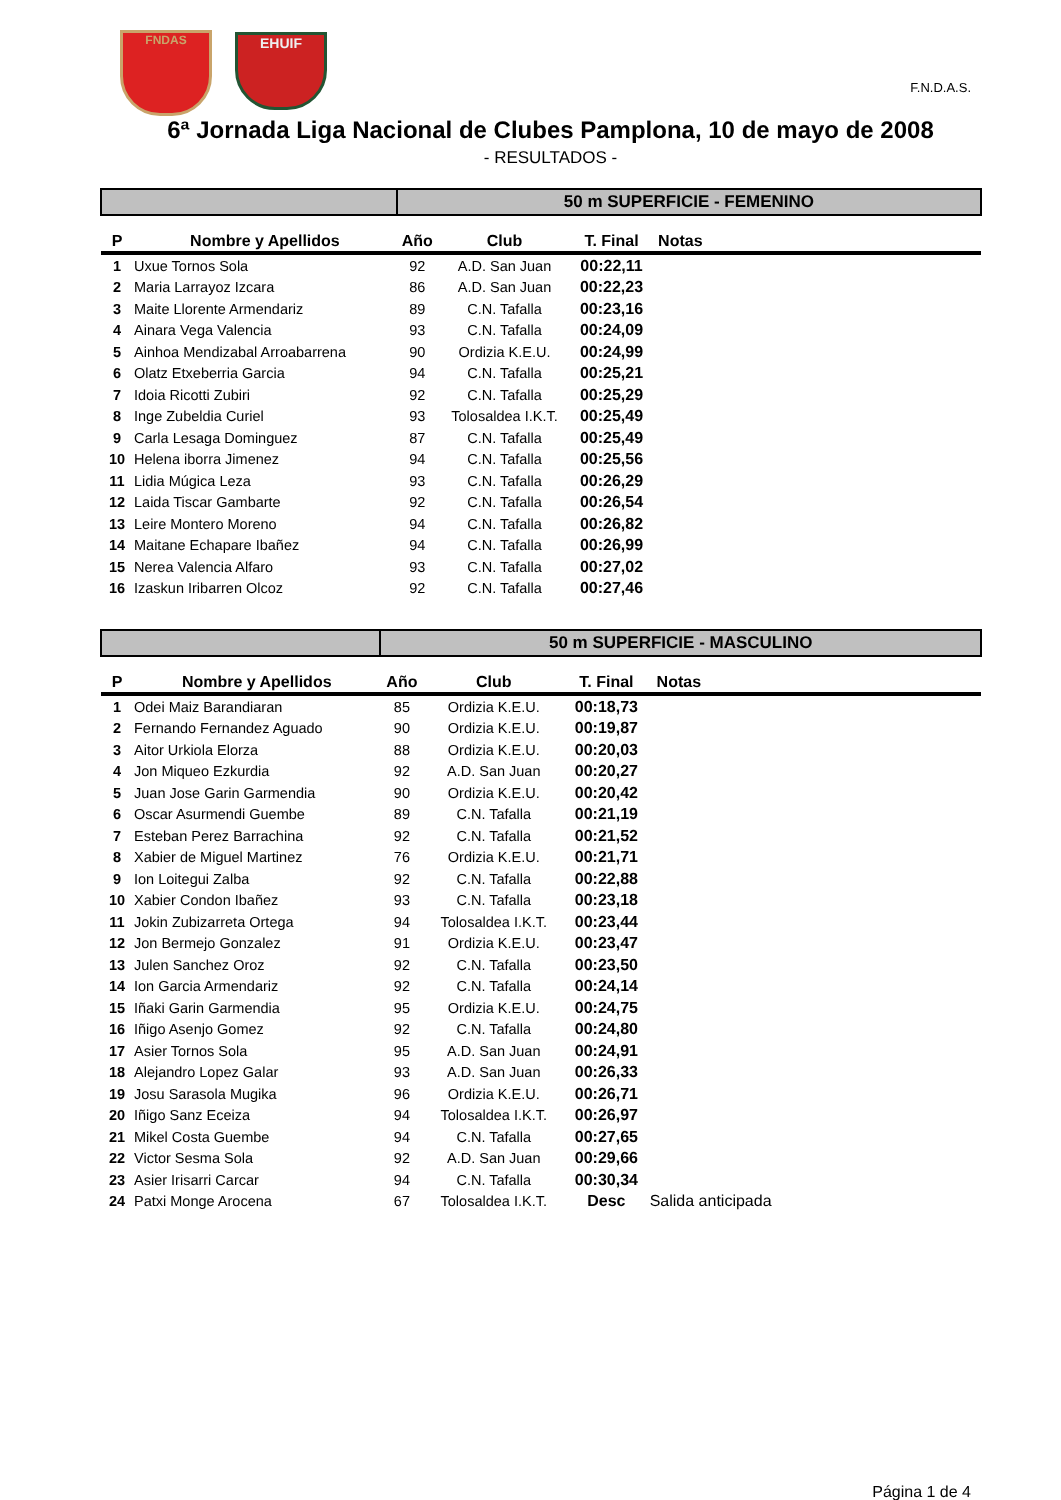FNDAS EHUIF
F.N.D.A.S.
6ª Jornada Liga Nacional de Clubes Pamplona, 10 de mayo de 2008
- RESULTADOS -
| | | 50 m SUPERFICIE - FEMENINO | | | | |
| P | Nombre y Apellidos | Año | Club | T. Final | Notas | |
| 1 | Uxue Tornos Sola | 92 | A.D. San Juan | 00:22,11 | | |
| 2 | Maria Larrayoz Izcara | 86 | A.D. San Juan | 00:22,23 | | |
| 3 | Maite Llorente Armendariz | 89 | C.N. Tafalla | 00:23,16 | | |
| 4 | Ainara Vega Valencia | 93 | C.N. Tafalla | 00:24,09 | | |
| 5 | Ainhoa Mendizabal Arroabarrena | 90 | Ordizia K.E.U. | 00:24,99 | | |
| 6 | Olatz Etxeberria Garcia | 94 | C.N. Tafalla | 00:25,21 | | |
| 7 | Idoia Ricotti Zubiri | 92 | C.N. Tafalla | 00:25,29 | | |
| 8 | Inge Zubeldia Curiel | 93 | Tolosaldea I.K.T. | 00:25,49 | | |
| 9 | Carla Lesaga Dominguez | 87 | C.N. Tafalla | 00:25,49 | | |
| 10 | Helena iborra Jimenez | 94 | C.N. Tafalla | 00:25,56 | | |
| 11 | Lidia Múgica Leza | 93 | C.N. Tafalla | 00:26,29 | | |
| 12 | Laida Tiscar Gambarte | 92 | C.N. Tafalla | 00:26,54 | | |
| 13 | Leire Montero Moreno | 94 | C.N. Tafalla | 00:26,82 | | |
| 14 | Maitane Echapare Ibañez | 94 | C.N. Tafalla | 00:26,99 | | |
| 15 | Nerea Valencia Alfaro | 93 | C.N. Tafalla | 00:27,02 | | |
| 16 | Izaskun Iribarren Olcoz | 92 | C.N. Tafalla | 00:27,46 | | |
| | | 50 m SUPERFICIE - MASCULINO | | | | |
| P | Nombre y Apellidos | Año | Club | T. Final | Notas | |
| 1 | Odei Maiz Barandiaran | 85 | Ordizia K.E.U. | 00:18,73 | | |
| 2 | Fernando Fernandez Aguado | 90 | Ordizia K.E.U. | 00:19,87 | | |
| 3 | Aitor Urkiola Elorza | 88 | Ordizia K.E.U. | 00:20,03 | | |
| 4 | Jon Miqueo Ezkurdia | 92 | A.D. San Juan | 00:20,27 | | |
| 5 | Juan Jose Garin Garmendia | 90 | Ordizia K.E.U. | 00:20,42 | | |
| 6 | Oscar Asurmendi Guembe | 89 | C.N. Tafalla | 00:21,19 | | |
| 7 | Esteban Perez Barrachina | 92 | C.N. Tafalla | 00:21,52 | | |
| 8 | Xabier de Miguel Martinez | 76 | Ordizia K.E.U. | 00:21,71 | | |
| 9 | Ion Loitegui Zalba | 92 | C.N. Tafalla | 00:22,88 | | |
| 10 | Xabier Condon Ibañez | 93 | C.N. Tafalla | 00:23,18 | | |
| 11 | Jokin Zubizarreta Ortega | 94 | Tolosaldea I.K.T. | 00:23,44 | | |
| 12 | Jon Bermejo Gonzalez | 91 | Ordizia K.E.U. | 00:23,47 | | |
| 13 | Julen Sanchez Oroz | 92 | C.N. Tafalla | 00:23,50 | | |
| 14 | Ion Garcia Armendariz | 92 | C.N. Tafalla | 00:24,14 | | |
| 15 | Iñaki Garin Garmendia | 95 | Ordizia K.E.U. | 00:24,75 | | |
| 16 | Iñigo Asenjo Gomez | 92 | C.N. Tafalla | 00:24,80 | | |
| 17 | Asier Tornos Sola | 95 | A.D. San Juan | 00:24,91 | | |
| 18 | Alejandro Lopez Galar | 93 | A.D. San Juan | 00:26,33 | | |
| 19 | Josu Sarasola Mugika | 96 | Ordizia K.E.U. | 00:26,71 | | |
| 20 | Iñigo Sanz Eceiza | 94 | Tolosaldea I.K.T. | 00:26,97 | | |
| 21 | Mikel Costa Guembe | 94 | C.N. Tafalla | 00:27,65 | | |
| 22 | Victor Sesma Sola | 92 | A.D. San Juan | 00:29,66 | | |
| 23 | Asier Irisarri Carcar | 94 | C.N. Tafalla | 00:30,34 | | |
| 24 | Patxi Monge Arocena | 67 | Tolosaldea I.K.T. | Desc | Salida anticipada | |
Página 1 de 4